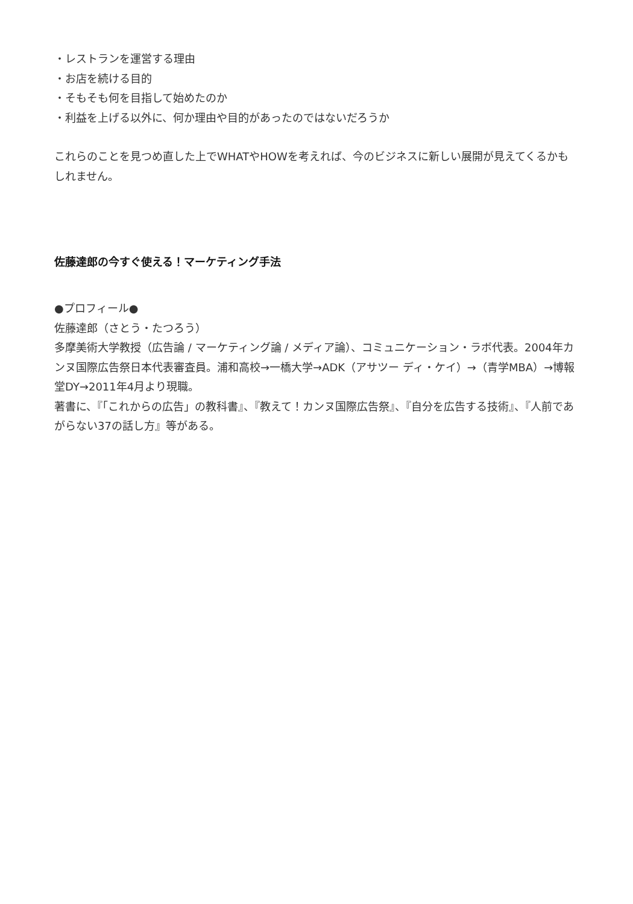・レストランを運営する理由
・お店を続ける目的
・そもそも何を目指して始めたのか
・利益を上げる以外に、何か理由や目的があったのではないだろうか
これらのことを見つめ直した上でWHATやHOWを考えれば、今のビジネスに新しい展開が見えてくるかもしれません。
佐藤達郎の今すぐ使える！マーケティング手法
●プロフィール●
佐藤達郎（さとう・たつろう）
多摩美術大学教授（広告論 / マーケティング論 / メディア論）、コミュニケーション・ラボ代表。2004年カンヌ国際広告祭日本代表審査員。浦和高校→一橋大学→ADK（アサツー ディ・ケイ）→（青学MBA）→博報堂DY→2011年4月より現職。
著書に、『「これからの広告」の教科書』、『教えて！カンヌ国際広告祭』、『自分を広告する技術』、『人前であがらない37の話し方』等がある。